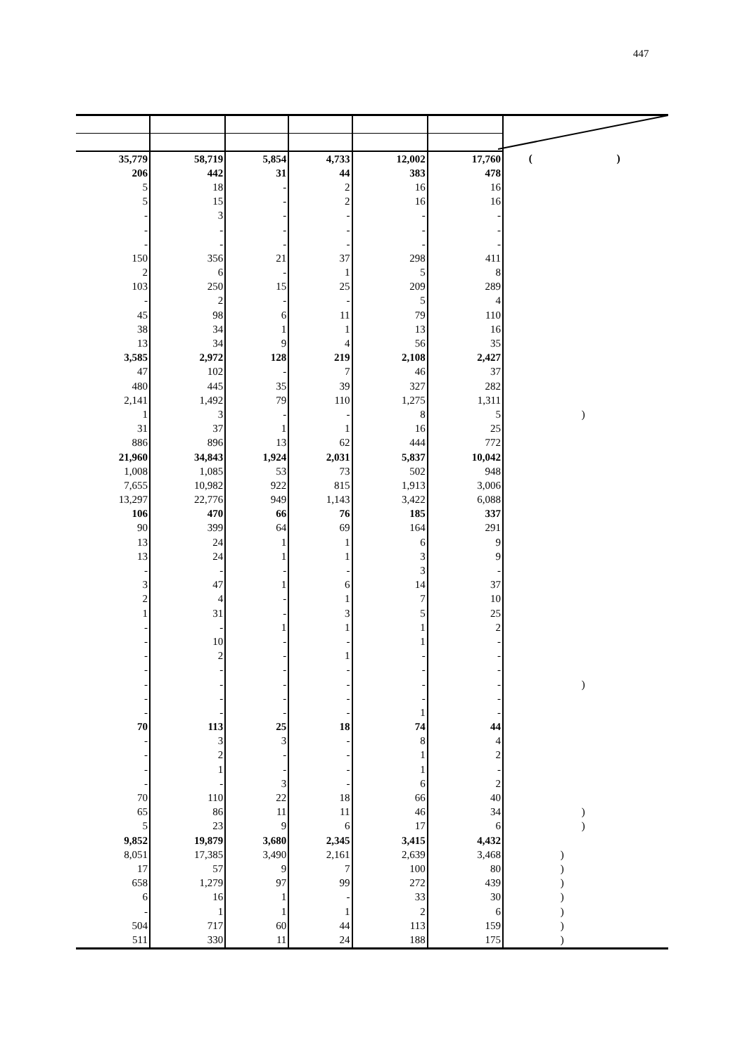447
| 35,779 | 58,719 | 5,854 | 4,733 | 12,002 | 17,760 | ( ) |
| 206 | 442 | 31 | 44 | 383 | 478 | |
| 5 | 18 | - | 2 | 16 | 16 | |
| 5 | 15 | - | 2 | 16 | 16 | |
| - | 3 | - | - | - | - | |
| - | - | - | - | - | - | |
| - | - | - | - | - | - | |
| 150 | 356 | 21 | 37 | 298 | 411 | |
| 2 | 6 | - | 1 | 5 | 8 | |
| 103 | 250 | 15 | 25 | 209 | 289 | |
| - | 2 | - | - | 5 | 4 | |
| 45 | 98 | 6 | 11 | 79 | 110 | |
| 38 | 34 | 1 | 1 | 13 | 16 | |
| 13 | 34 | 9 | 4 | 56 | 35 | |
| 3,585 | 2,972 | 128 | 219 | 2,108 | 2,427 | |
| 47 | 102 | - | 7 | 46 | 37 | |
| 480 | 445 | 35 | 39 | 327 | 282 | |
| 2,141 | 1,492 | 79 | 110 | 1,275 | 1,311 | |
| 1 | 3 | - | - | 8 | 5 | ) |
| 31 | 37 | 1 | 1 | 16 | 25 | |
| 886 | 896 | 13 | 62 | 444 | 772 | |
| 21,960 | 34,843 | 1,924 | 2,031 | 5,837 | 10,042 | |
| 1,008 | 1,085 | 53 | 73 | 502 | 948 | |
| 7,655 | 10,982 | 922 | 815 | 1,913 | 3,006 | |
| 13,297 | 22,776 | 949 | 1,143 | 3,422 | 6,088 | |
| 106 | 470 | 66 | 76 | 185 | 337 | |
| 90 | 399 | 64 | 69 | 164 | 291 | |
| 13 | 24 | 1 | 1 | 6 | 9 | |
| 13 | 24 | 1 | 1 | 3 | 9 | |
| - | - | - | - | 3 | - | |
| 3 | 47 | 1 | 6 | 14 | 37 | |
| 2 | 4 | - | 1 | 7 | 10 | |
| 1 | 31 | - | 3 | 5 | 25 | |
| - | - | 1 | 1 | 1 | 2 | |
| - | 10 | - | - | 1 | - | |
| - | 2 | - | 1 | - | - | |
| - | - | - | - | - | - | |
| - | - | - | - | - | - | ) |
| - | - | - | - | - | - | |
| - | - | - | - | 1 | - | |
| 70 | 113 | 25 | 18 | 74 | 44 | |
| - | 3 | 3 | - | 8 | 4 | |
| - | 2 | - | - | 1 | 2 | |
| - | 1 | - | - | 1 | - | |
| - | - | 3 | - | 6 | 2 | |
| 70 | 110 | 22 | 18 | 66 | 40 | |
| 65 | 86 | 11 | 11 | 46 | 34 | ) |
| 5 | 23 | 9 | 6 | 17 | 6 | ) |
| 9,852 | 19,879 | 3,680 | 2,345 | 3,415 | 4,432 | |
| 8,051 | 17,385 | 3,490 | 2,161 | 2,639 | 3,468 | ) |
| 17 | 57 | 9 | 7 | 100 | 80 | ) |
| 658 | 1,279 | 97 | 99 | 272 | 439 | ) |
| 6 | 16 | 1 | - | 33 | 30 | ) |
| - | 1 | 1 | 1 | 2 | 6 | ) |
| 504 | 717 | 60 | 44 | 113 | 159 | ) |
| 511 | 330 | 11 | 24 | 188 | 175 | ) |